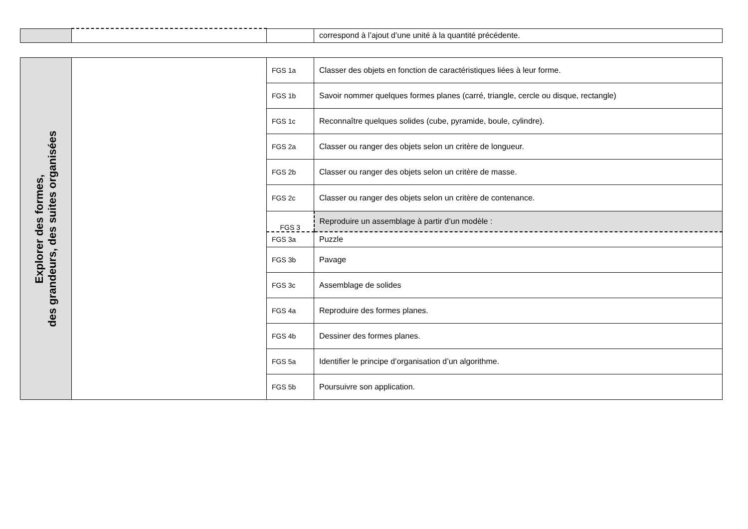| | | | correspond à l’ajout d’une unité à la quantité précédente. |
| Explorer des formes, des grandeurs, des suites organisées | | FGS 1a | Classer des objets en fonction de caractéristiques liées à leur forme. |
| | | FGS 1b | Savoir nommer quelques formes planes (carré, triangle, cercle ou disque, rectangle) |
| | | FGS 1c | Reconnaître quelques solides (cube, pyramide, boule, cylindre). |
| | | FGS 2a | Classer ou ranger des objets selon un critère de longueur. |
| | | FGS 2b | Classer ou ranger des objets selon un critère de masse. |
| | | FGS 2c | Classer ou ranger des objets selon un critère de contenance. |
| | | FGS 3 | Reproduire un assemblage à partir d’un modèle : |
| | | FGS 3a | Puzzle |
| | | FGS 3b | Pavage |
| | | FGS 3c | Assemblage de solides |
| | | FGS 4a | Reproduire des formes planes. |
| | | FGS 4b | Dessiner des formes planes. |
| | | FGS 5a | Identifier le principe d’organisation d’un algorithme. |
| | | FGS 5b | Poursuivre son application. |